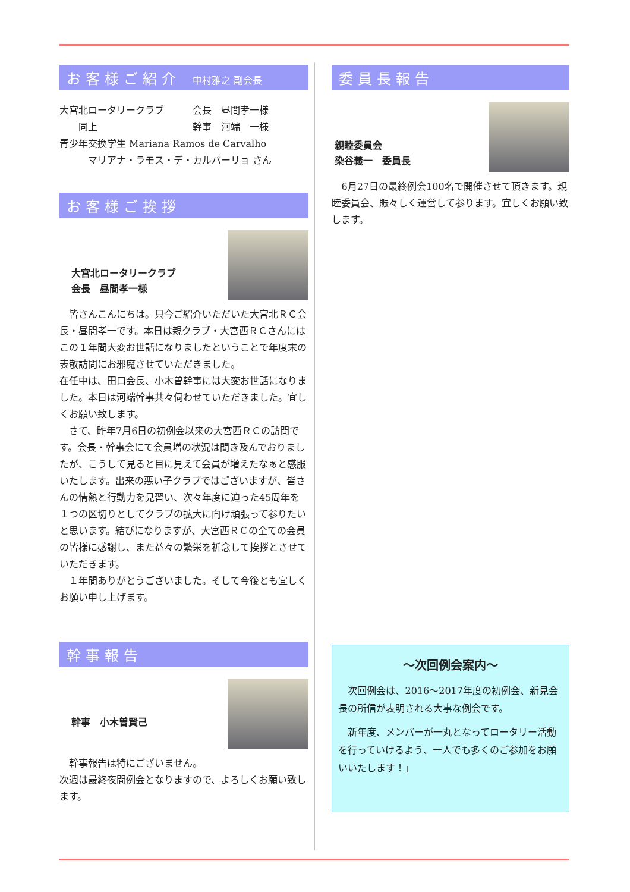お客様ご紹介 中村雅之 副会長
大宮北ロータリークラブ　　　会長　昼間孝一様
　　同上　　　　　　　　　　幹事　河端　一様
青少年交換学生 Mariana Ramos de Carvalho
　　　マリアナ・ラモス・デ・カルバーリョ さん
お客様ご挨拶
大宮北ロータリークラブ
会長　昼間孝一様
　皆さんこんにちは。只今ご紹介いただいた大宮北ＲＣ会長・昼間孝一です。本日は親クラブ・大宮西ＲＣさんにはこの１年間大変お世話になりましたということで年度末の表敬訪問にお邪魔させていただきました。
在任中は、田口会長、小木曽幹事には大変お世話になりました。本日は河端幹事共々伺わせていただきました。宜しくお願い致します。
　さて、昨年7月6日の初例会以来の大宮西ＲＣの訪問です。会長・幹事会にて会員増の状況は聞き及んでおりましたが、こうして見ると目に見えて会員が増えたなぁと感服いたします。出来の悪い子クラブではございますが、皆さんの情熱と行動力を見習い、次々年度に迫った45周年を１つの区切りとしてクラブの拡大に向け頑張って参りたいと思います。結びになりますが、大宮西ＲＣの全ての会員の皆様に感謝し、また益々の繁栄を祈念して挨拶とさせていただきます。
　１年間ありがとうございました。そして今後とも宜しくお願い申し上げます。
幹事報告
幹事　小木曽賢己
　幹事報告は特にございません。
次週は最終夜間例会となりますので、よろしくお願い致します。
委員長報告
親睦委員会
染谷義一　委員長
　6月27日の最終例会100名で開催させて頂きます。親睦委員会、賑々しく運営して参ります。宜しくお願い致します。
～次回例会案内～
　次回例会は、2016～2017年度の初例会、新見会長の所信が表明される大事な例会です。
　新年度、メンバーが一丸となってロータリー活動を行っていけるよう、一人でも多くのご参加をお願いいたします！」